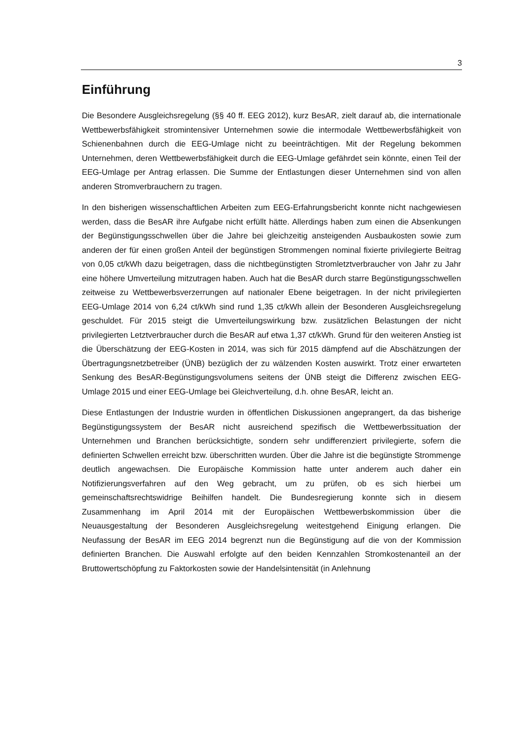3
Einführung
Die Besondere Ausgleichsregelung (§§ 40 ff. EEG 2012), kurz BesAR, zielt darauf ab, die internationale Wettbewerbsfähigkeit stromintensiver Unternehmen sowie die intermodale Wettbewerbsfähigkeit von Schienenbahnen durch die EEG-Umlage nicht zu beeinträchtigen. Mit der Regelung bekommen Unternehmen, deren Wettbewerbsfähigkeit durch die EEG-Umlage gefährdet sein könnte, einen Teil der EEG-Umlage per Antrag erlassen. Die Summe der Entlastungen dieser Unternehmen sind von allen anderen Stromverbrauchern zu tragen.
In den bisherigen wissenschaftlichen Arbeiten zum EEG-Erfahrungsbericht konnte nicht nachgewiesen werden, dass die BesAR ihre Aufgabe nicht erfüllt hätte. Allerdings haben zum einen die Absenkungen der Begünstigungsschwellen über die Jahre bei gleichzeitig ansteigenden Ausbaukosten sowie zum anderen der für einen großen Anteil der begünstigen Strommengen nominal fixierte privilegierte Beitrag von 0,05 ct/kWh dazu beigetragen, dass die nichtbegünstigten Stromletztverbraucher von Jahr zu Jahr eine höhere Umverteilung mitzutragen haben. Auch hat die BesAR durch starre Begünstigungsschwellen zeitweise zu Wettbewerbsverzerrungen auf nationaler Ebene beigetragen. In der nicht privilegierten EEG-Umlage 2014 von 6,24 ct/kWh sind rund 1,35 ct/kWh allein der Besonderen Ausgleichsregelung geschuldet. Für 2015 steigt die Umverteilungswirkung bzw. zusätzlichen Belastungen der nicht privilegierten Letztverbraucher durch die BesAR auf etwa 1,37 ct/kWh. Grund für den weiteren Anstieg ist die Überschätzung der EEG-Kosten in 2014, was sich für 2015 dämpfend auf die Abschätzungen der Übertragungsnetzbetreiber (ÜNB) bezüglich der zu wälzenden Kosten auswirkt. Trotz einer erwarteten Senkung des BesAR-Begünstigungsvolumens seitens der ÜNB steigt die Differenz zwischen EEG-Umlage 2015 und einer EEG-Umlage bei Gleichverteilung, d.h. ohne BesAR, leicht an.
Diese Entlastungen der Industrie wurden in öffentlichen Diskussionen angeprangert, da das bisherige Begünstigungssystem der BesAR nicht ausreichend spezifisch die Wettbewerbssituation der Unternehmen und Branchen berücksichtigte, sondern sehr undifferenziert privilegierte, sofern die definierten Schwellen erreicht bzw. überschritten wurden. Über die Jahre ist die begünstigte Strommenge deutlich angewachsen. Die Europäische Kommission hatte unter anderem auch daher ein Notifizierungsverfahren auf den Weg gebracht, um zu prüfen, ob es sich hierbei um gemeinschaftsrechtswidrige Beihilfen handelt. Die Bundesregierung konnte sich in diesem Zusammenhang im April 2014 mit der Europäischen Wettbewerbskommission über die Neuausgestaltung der Besonderen Ausgleichsregelung weitestgehend Einigung erlangen. Die Neufassung der BesAR im EEG 2014 begrenzt nun die Begünstigung auf die von der Kommission definierten Branchen. Die Auswahl erfolgte auf den beiden Kennzahlen Stromkostenanteil an der Bruttowertschöpfung zu Faktorkosten sowie der Handelsintensität (in Anlehnung